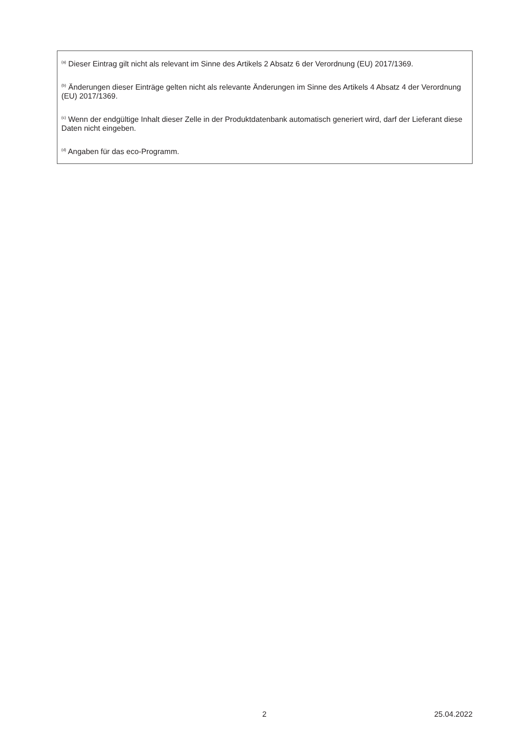<sup>(a)</sup> Dieser Eintrag gilt nicht als relevant im Sinne des Artikels 2 Absatz 6 der Verordnung (EU) 2017/1369.
<sup>(b)</sup> Änderungen dieser Einträge gelten nicht als relevante Änderungen im Sinne des Artikels 4 Absatz 4 der Verordnung (EU) 2017/1369.
<sup>(c)</sup> Wenn der endgültige Inhalt dieser Zelle in der Produktdatenbank automatisch generiert wird, darf der Lieferant diese Daten nicht eingeben.
<sup>(d)</sup> Angaben für das eco-Programm.
2 25.04.2022